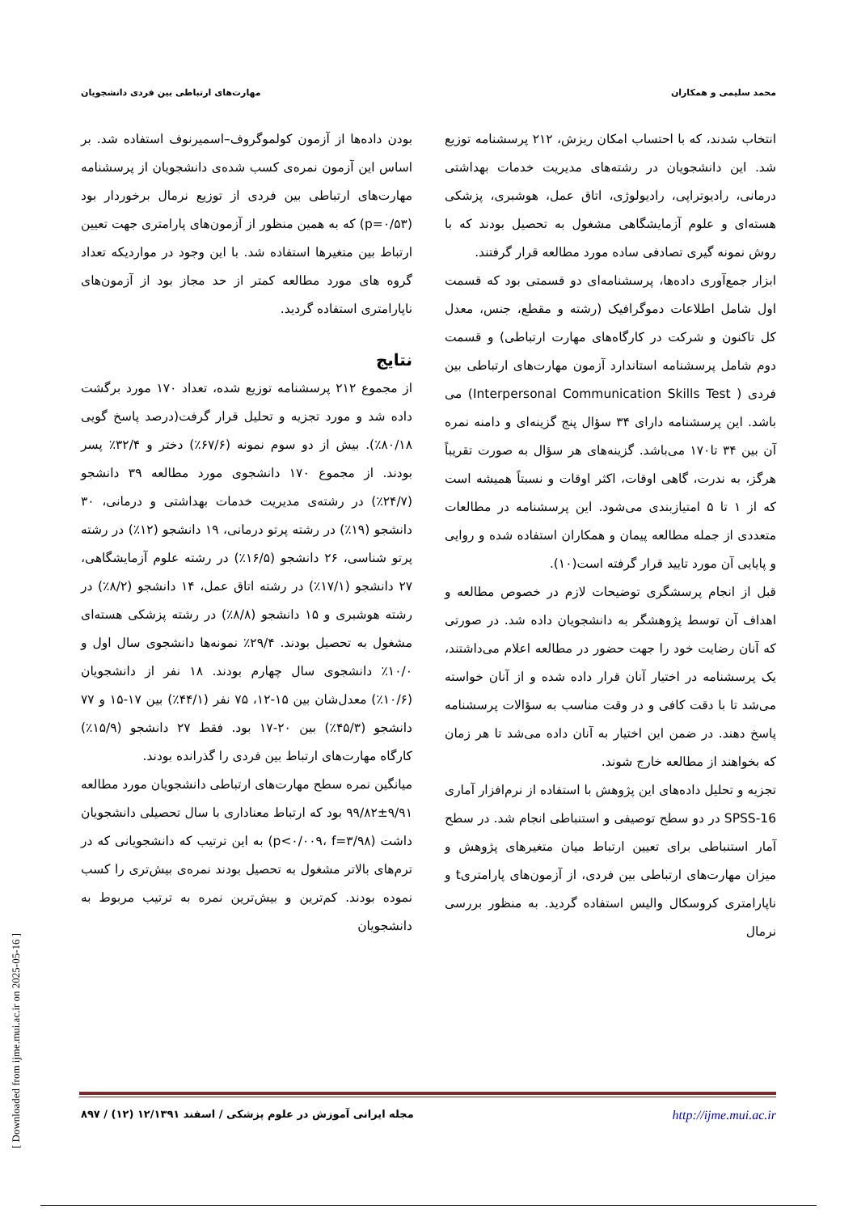محمد سلیمی و همکاران مهارت‌های ارتباطی بین فردی دانشجویان
انتخاب شدند، که با احتساب امکان ریزش، ۲۱۲ پرسشنامه توزیع شد. این دانشجویان در رشته‌های مدیریت خدمات بهداشتی درمانی، رادیوتراپی، رادیولوژی، اتاق عمل، هوشبری، پزشکی هسته‌ای و علوم آزمایشگاهی مشغول به تحصیل بودند که با روش نمونه گیری تصادفی ساده مورد مطالعه قرار گرفتند.
ابزار جمع‌آوری داده‌ها، پرسشنامه‌ای دو قسمتی بود که قسمت اول شامل اطلاعات دموگرافیک (رشته و مقطع، جنس، معدل کل تاکنون و شرکت در کارگاه‌های مهارت ارتباطی) و قسمت دوم شامل پرسشنامه استاندارد آزمون مهارت‌های ارتباطی بین فردی ( Interpersonal Communication Skills Test) می باشد. این پرسشنامه دارای ۳۴ سؤال پنج گزینه‌ای و دامنه نمره آن بین ۳۴ تا۱۷۰ می‌باشد. گزینه‌های هر سؤال به صورت تقریباً هرگز، به ندرت، گاهی اوقات، اکثر اوقات و نسبتاً همیشه است که از ۱ تا ۵ امتیازبندی می‌شود. این پرسشنامه در مطالعات متعددی از جمله مطالعه پیمان و همکاران استفاده شده و روایی و پایایی آن مورد تایید قرار گرفته است(۱۰).
قبل از انجام پرسشگری توضیحات لازم در خصوص مطالعه و اهداف آن توسط پژوهشگر به دانشجویان داده شد. در صورتی که آنان رضایت خود را جهت حضور در مطالعه اعلام می‌داشتند، یک پرسشنامه در اختیار آنان قرار داده شده و از آنان خواسته می‌شد تا با دقت کافی و در وقت مناسب به سؤالات پرسشنامه پاسخ دهند. در ضمن این اختیار به آنان داده می‌شد تا هر زمان که بخواهند از مطالعه خارج شوند.
تجزیه و تحلیل داده‌های این پژوهش با استفاده از نرم‌افزار آماری SPSS-16 در دو سطح توصیفی و استنباطی انجام شد. در سطح آمار استنباطی برای تعیین ارتباط میان متغیرهای پژوهش و میزان مهارت‌های ارتباطی بین فردی، از آزمون‌های پارامتریt و ناپارامتری کروسکال والیس استفاده گردید. به منظور بررسی نرمال
بودن داده‌ها از آزمون کولموگروف–اسمیرنوف استفاده شد. بر اساس این آزمون نمره‌ی کسب شده‌ی دانشجویان از پرسشنامه مهارت‌های ارتباطی بین فردی از توزیع نرمال برخوردار بود (p=۰/۵۳) که به همین منظور از آزمون‌های پارامتری جهت تعیین ارتباط بین متغیرها استفاده شد. با این وجود در مواردیکه تعداد گروه های مورد مطالعه کمتر از حد مجاز بود از آزمون‌های ناپارامتری استفاده گردید.
نتایج
از مجموع ۲۱۲ پرسشنامه توزیع شده، تعداد ۱۷۰ مورد برگشت داده شد و مورد تجزیه و تحلیل قرار گرفت(درصد پاسخ گویی ۸۰/۱۸٪). بیش از دو سوم نمونه (۶۷/۶٪) دختر و ۳۲/۴٪ پسر بودند. از مجموع ۱۷۰ دانشجوی مورد مطالعه ۳۹ دانشجو (۲۴/۷٪) در رشته‌ی مدیریت خدمات بهداشتی و درمانی، ۳۰ دانشجو (۱۹٪) در رشته پرتو درمانی، ۱۹ دانشجو (۱۲٪) در رشته پرتو شناسی، ۲۶ دانشجو (۱۶/۵٪) در رشته علوم آزمایشگاهی، ۲۷ دانشجو (۱۷/۱٪) در رشته اتاق عمل، ۱۴ دانشجو (۸/۲٪) در رشته هوشبری و ۱۵ دانشجو (۸/۸٪) در رشته پزشکی هسته‌ای مشغول به تحصیل بودند. ۲۹/۴٪ نمونه‌ها دانشجوی سال اول و ۱۰/۰٪ دانشجوی سال چهارم بودند. ۱۸ نفر از دانشجویان (۱۰/۶٪) معدل‌شان بین ۱۵-۱۲، ۷۵ نفر (۴۴/۱٪) بین ۱۷-۱۵ و ۷۷ دانشجو (۴۵/۳٪) بین ۲۰-۱۷ بود. فقط ۲۷ دانشجو (۱۵/۹٪) کارگاه مهارت‌های ارتباط بین فردی را گذرانده بودند.
میانگین نمره سطح مهارت‌های ارتباطی دانشجویان مورد مطالعه ۹/۹۱±۹۹/۸۲ بود که ارتباط معناداری با سال تحصیلی دانشجویان داشت (p<۰/۰۰۹، f=۳/۹۸) به این ترتیب که دانشجویانی که در ترم‌های بالاتر مشغول به تحصیل بودند نمره‌ی بیش‌تری را کسب نموده بودند. کم‌ترین و بیش‌ترین نمره به ترتیب مربوط به دانشجویان
http://ijme.mui.ac.ir مجله ایرانی آموزش در علوم پزشکی / اسفند ۱۲/۱۳۹۱ (۱۲) / ۸۹۷
[ Downloaded from ijme.mui.ac.ir on 2025-05-16 ]